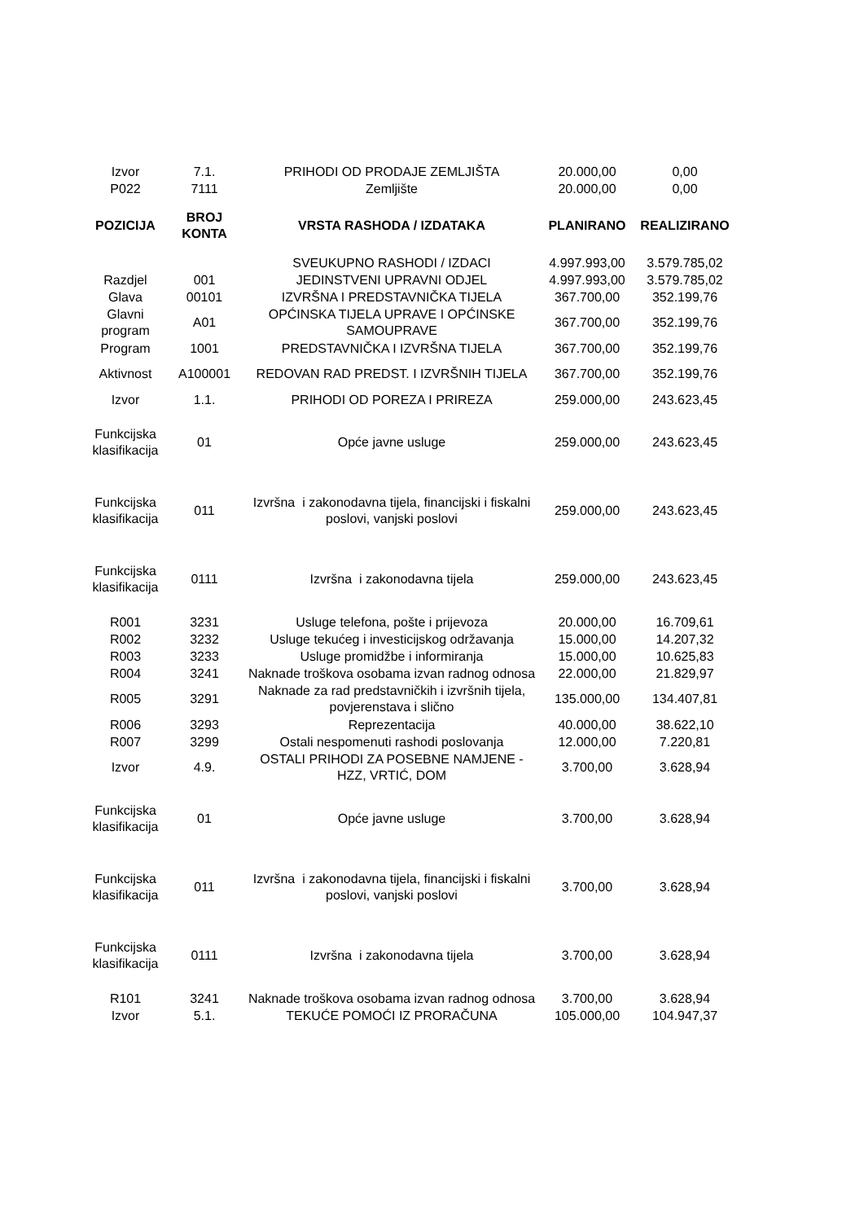| Izvor | 7.1. | PRIHODI OD PRODAJE ZEMLJIŠTA | 20.000,00 | 0,00 |
| P022 | 7111 | Zemljište | 20.000,00 | 0,00 |
| POZICIJA | BROJ KONTA | VRSTA RASHODA / IZDATAKA | PLANIRANO | REALIZIRANO |
| | | SVEUKUPNO RASHODI / IZDACI | 4.997.993,00 | 3.579.785,02 |
| Razdjel | 001 | JEDINSTVENI UPRAVNI ODJEL | 4.997.993,00 | 3.579.785,02 |
| Glava | 00101 | IZVRŠNA I PREDSTAVNIČKA TIJELA | 367.700,00 | 352.199,76 |
| Glavni program | A01 | OPĆINSKA TIJELA UPRAVE I OPĆINSKE SAMOUPRAVE | 367.700,00 | 352.199,76 |
| Program | 1001 | PREDSTAVNIČKA I IZVRŠNA TIJELA | 367.700,00 | 352.199,76 |
| Aktivnost | A100001 | REDOVAN RAD PREDST. I IZVRŠNIH TIJELA | 367.700,00 | 352.199,76 |
| Izvor | 1.1. | PRIHODI OD POREZA I PRIREZA | 259.000,00 | 243.623,45 |
| Funkcijska klasifikacija | 01 | Opće javne usluge | 259.000,00 | 243.623,45 |
| Funkcijska klasifikacija | 011 | Izvršna i zakonodavna tijela, financijski i fiskalni poslovi, vanjski poslovi | 259.000,00 | 243.623,45 |
| Funkcijska klasifikacija | 0111 | Izvršna i zakonodavna tijela | 259.000,00 | 243.623,45 |
| R001 | 3231 | Usluge telefona, pošte i prijevoza | 20.000,00 | 16.709,61 |
| R002 | 3232 | Usluge tekućeg i investicijskog održavanja | 15.000,00 | 14.207,32 |
| R003 | 3233 | Usluge promidžbe i informiranja | 15.000,00 | 10.625,83 |
| R004 | 3241 | Naknade troškova osobama izvan radnog odnosa | 22.000,00 | 21.829,97 |
| R005 | 3291 | Naknade za rad predstavničkih i izvršnih tijela, povjerenstava i slično | 135.000,00 | 134.407,81 |
| R006 | 3293 | Reprezentacija | 40.000,00 | 38.622,10 |
| R007 | 3299 | Ostali nespomenuti rashodi poslovanja | 12.000,00 | 7.220,81 |
| Izvor | 4.9. | OSTALI PRIHODI ZA POSEBNE NAMJENE - HZZ, VRTIĆ, DOM | 3.700,00 | 3.628,94 |
| Funkcijska klasifikacija | 01 | Opće javne usluge | 3.700,00 | 3.628,94 |
| Funkcijska klasifikacija | 011 | Izvršna i zakonodavna tijela, financijski i fiskalni poslovi, vanjski poslovi | 3.700,00 | 3.628,94 |
| Funkcijska klasifikacija | 0111 | Izvršna i zakonodavna tijela | 3.700,00 | 3.628,94 |
| R101 | 3241 | Naknade troškova osobama izvan radnog odnosa | 3.700,00 | 3.628,94 |
| Izvor | 5.1. | TEKUĆE POMOĆI IZ PRORAČUNA | 105.000,00 | 104.947,37 |